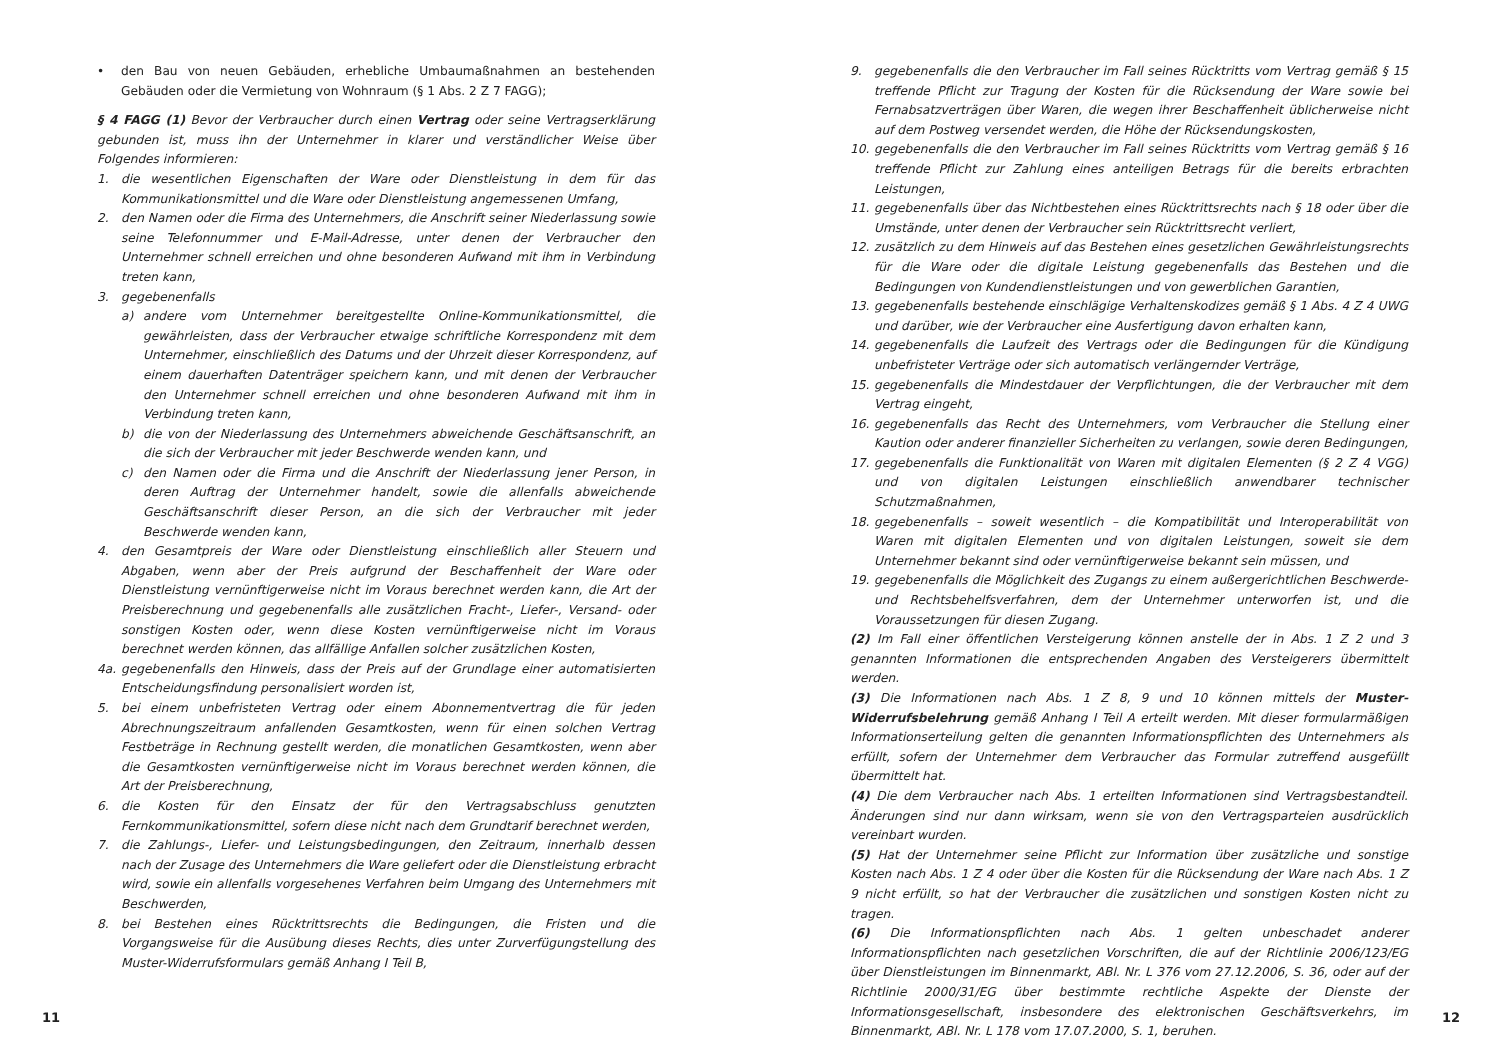• den Bau von neuen Gebäuden, erhebliche Umbaumaßnahmen an bestehenden Gebäuden oder die Vermietung von Wohnraum (§ 1 Abs. 2 Z 7 FAGG);
§ 4 FAGG (1) Bevor der Verbraucher durch einen Vertrag oder seine Vertragserklärung gebunden ist, muss ihn der Unternehmer in klarer und verständlicher Weise über Folgendes informieren:
1. die wesentlichen Eigenschaften der Ware oder Dienstleistung in dem für das Kommunikationsmittel und die Ware oder Dienstleistung angemessenen Umfang,
2. den Namen oder die Firma des Unternehmers, die Anschrift seiner Niederlassung sowie seine Telefonnummer und E-Mail-Adresse, unter denen der Verbraucher den Unternehmer schnell erreichen und ohne besonderen Aufwand mit ihm in Verbindung treten kann,
3. gegebenenfalls
a) andere vom Unternehmer bereitgestellte Online-Kommunikationsmittel, die gewährleisten, dass der Verbraucher etwaige schriftliche Korrespondenz mit dem Unternehmer, einschließlich des Datums und der Uhrzeit dieser Korrespondenz, auf einem dauerhaften Datenträger speichern kann, und mit denen der Verbraucher den Unternehmer schnell erreichen und ohne besonderen Aufwand mit ihm in Verbindung treten kann,
b) die von der Niederlassung des Unternehmers abweichende Geschäftsanschrift, an die sich der Verbraucher mit jeder Beschwerde wenden kann, und
c) den Namen oder die Firma und die Anschrift der Niederlassung jener Person, in deren Auftrag der Unternehmer handelt, sowie die allenfalls abweichende Geschäftsanschrift dieser Person, an die sich der Verbraucher mit jeder Beschwerde wenden kann,
4. den Gesamtpreis der Ware oder Dienstleistung einschließlich aller Steuern und Abgaben, wenn aber der Preis aufgrund der Beschaffenheit der Ware oder Dienstleistung vernünftigerweise nicht im Voraus berechnet werden kann, die Art der Preisberechnung und gegebenenfalls alle zusätzlichen Fracht-, Liefer-, Versand- oder sonstigen Kosten oder, wenn diese Kosten vernünftigerweise nicht im Voraus berechnet werden können, das allfällige Anfallen solcher zusätzlichen Kosten,
4a. gegebenenfalls den Hinweis, dass der Preis auf der Grundlage einer automatisierten Entscheidungsfindung personalisiert worden ist,
5. bei einem unbefristeten Vertrag oder einem Abonnementvertrag die für jeden Abrechnungszeitraum anfallenden Gesamtkosten, wenn für einen solchen Vertrag Festbeträge in Rechnung gestellt werden, die monatlichen Gesamtkosten, wenn aber die Gesamtkosten vernünftigerweise nicht im Voraus berechnet werden können, die Art der Preisberechnung,
6. die Kosten für den Einsatz der für den Vertragsabschluss genutzten Fernkommunikationsmittel, sofern diese nicht nach dem Grundtarif berechnet werden,
7. die Zahlungs-, Liefer- und Leistungsbedingungen, den Zeitraum, innerhalb dessen nach der Zusage des Unternehmers die Ware geliefert oder die Dienstleistung erbracht wird, sowie ein allenfalls vorgesehenes Verfahren beim Umgang des Unternehmers mit Beschwerden,
8. bei Bestehen eines Rücktrittsrechts die Bedingungen, die Fristen und die Vorgangsweise für die Ausübung dieses Rechts, dies unter Zurverfügungstellung des Muster-Widerrufsformulars gemäß Anhang I Teil B,
9. gegebenenfalls die den Verbraucher im Fall seines Rücktritts vom Vertrag gemäß § 15 treffende Pflicht zur Tragung der Kosten für die Rücksendung der Ware sowie bei Fernabsatzverträgen über Waren, die wegen ihrer Beschaffenheit üblicherweise nicht auf dem Postweg versendet werden, die Höhe der Rücksendungskosten,
10. gegebenenfalls die den Verbraucher im Fall seines Rücktritts vom Vertrag gemäß § 16 treffende Pflicht zur Zahlung eines anteiligen Betrags für die bereits erbrachten Leistungen,
11. gegebenenfalls über das Nichtbestehen eines Rücktrittsrechts nach § 18 oder über die Umstände, unter denen der Verbraucher sein Rücktrittsrecht verliert,
12. zusätzlich zu dem Hinweis auf das Bestehen eines gesetzlichen Gewährleistungsrechts für die Ware oder die digitale Leistung gegebenenfalls das Bestehen und die Bedingungen von Kundendienstleistungen und von gewerblichen Garantien,
13. gegebenenfalls bestehende einschlägige Verhaltenskodizes gemäß § 1 Abs. 4 Z 4 UWG und darüber, wie der Verbraucher eine Ausfertigung davon erhalten kann,
14. gegebenenfalls die Laufzeit des Vertrags oder die Bedingungen für die Kündigung unbefristeter Verträge oder sich automatisch verlängernder Verträge,
15. gegebenenfalls die Mindestdauer der Verpflichtungen, die der Verbraucher mit dem Vertrag eingeht,
16. gegebenenfalls das Recht des Unternehmers, vom Verbraucher die Stellung einer Kaution oder anderer finanzieller Sicherheiten zu verlangen, sowie deren Bedingungen,
17. gegebenenfalls die Funktionalität von Waren mit digitalen Elementen (§ 2 Z 4 VGG) und von digitalen Leistungen einschließlich anwendbarer technischer Schutzmaßnahmen,
18. gegebenenfalls – soweit wesentlich – die Kompatibilität und Interoperabilität von Waren mit digitalen Elementen und von digitalen Leistungen, soweit sie dem Unternehmer bekannt sind oder vernünftigerweise bekannt sein müssen, und
19. gegebenenfalls die Möglichkeit des Zugangs zu einem außergerichtlichen Beschwerde- und Rechtsbehelfsverfahren, dem der Unternehmer unterworfen ist, und die Voraussetzungen für diesen Zugang.
(2) Im Fall einer öffentlichen Versteigerung können anstelle der in Abs. 1 Z 2 und 3 genannten Informationen die entsprechenden Angaben des Versteigerers übermittelt werden.
(3) Die Informationen nach Abs. 1 Z 8, 9 und 10 können mittels der Muster-Widerrufsbelehrung gemäß Anhang I Teil A erteilt werden. Mit dieser formularmäßigen Informationserteilung gelten die genannten Informationspflichten des Unternehmers als erfüllt, sofern der Unternehmer dem Verbraucher das Formular zutreffend ausgefüllt übermittelt hat.
(4) Die dem Verbraucher nach Abs. 1 erteilten Informationen sind Vertragsbestandteil. Änderungen sind nur dann wirksam, wenn sie von den Vertragsparteien ausdrücklich vereinbart wurden.
(5) Hat der Unternehmer seine Pflicht zur Information über zusätzliche und sonstige Kosten nach Abs. 1 Z 4 oder über die Kosten für die Rücksendung der Ware nach Abs. 1 Z 9 nicht erfüllt, so hat der Verbraucher die zusätzlichen und sonstigen Kosten nicht zu tragen.
(6) Die Informationspflichten nach Abs. 1 gelten unbeschadet anderer Informationspflichten nach gesetzlichen Vorschriften, die auf der Richtlinie 2006/123/EG über Dienstleistungen im Binnenmarkt, ABl. Nr. L 376 vom 27.12.2006, S. 36, oder auf der Richtlinie 2000/31/EG über bestimmte rechtliche Aspekte der Dienste der Informationsgesellschaft, insbesondere des elektronischen Geschäftsverkehrs, im Binnenmarkt, ABl. Nr. L 178 vom 17.07.2000, S. 1, beruhen.
11 12